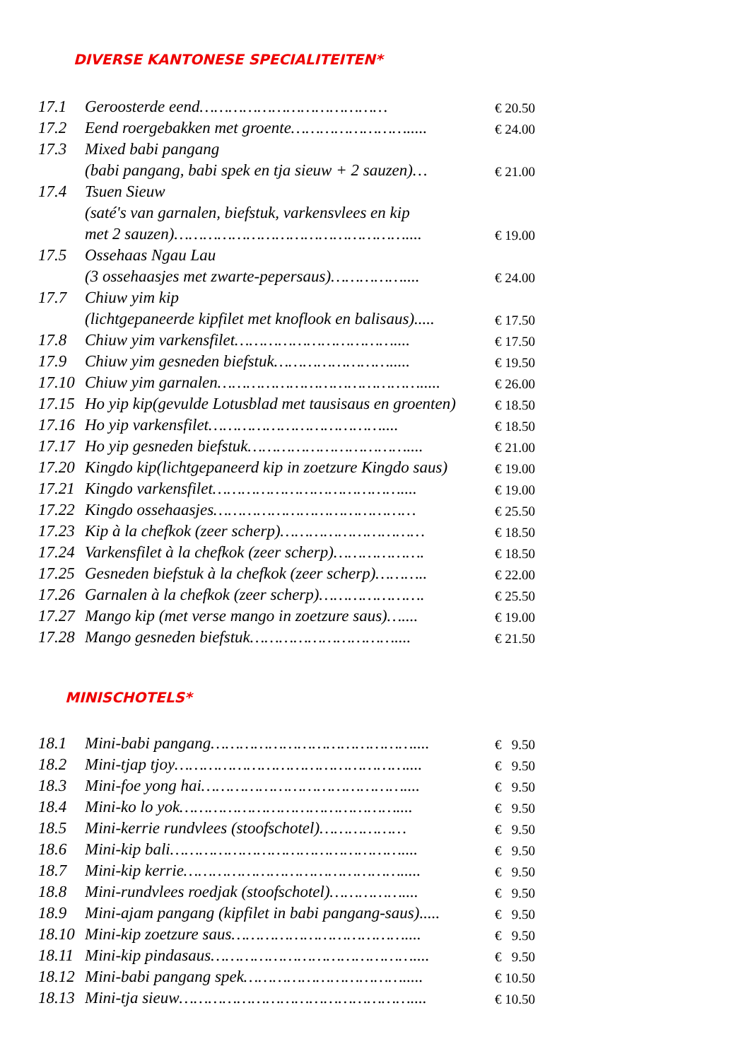DIVERSE KANTONESE SPECIALITEITEN*
| 17.1 | Geroosterde eend………………………………… | € 20.50 |
| 17.2 | Eend roergebakken met groente……………………..... | € 24.00 |
| 17.3 | Mixed babi pangang | |
| | (babi pangang, babi spek en tja sieuw + 2 sauzen)… | € 21.00 |
| 17.4 | Tsuen Sieuw | |
| | (saté's van garnalen, biefstuk, varkensvlees en kip | |
| | met 2 sauzen)………………………………………….... | € 19.00 |
| 17.5 | Ossehaas Ngau Lau | |
| | (3 ossehaasjes met zwarte-pepersaus)…………….... | € 24.00 |
| 17.7 | Chiuw yim kip | |
| | (lichtgepaneerde kipfilet met knoflook en balisaus)..... | € 17.50 |
| 17.8 | Chiuw yim varkensfilet…………………………….... | € 17.50 |
| 17.9 | Chiuw yim gesneden biefstuk……………………..... | € 19.50 |
| 17.10 | Chiuw yim garnalen……………………………………..... | € 26.00 |
| 17.15 | Ho yip kip(gevulde Lotusblad met tausisaus en groenten) | € 18.50 |
| 17.16 | Ho yip varkensfilet……………………………….... | € 18.50 |
| 17.17 | Ho yip gesneden biefstuk…………………………….... | € 21.00 |
| 17.20 | Kingdo kip(lichtgepaneerd kip in zoetzure Kingdo saus) | € 19.00 |
| 17.21 | Kingdo varkensfilet………………………………….... | € 19.00 |
| 17.22 | Kingdo ossehaasjes…………………………………… | € 25.50 |
| 17.23 | Kip à la chefkok (zeer scherp)………………………… | € 18.50 |
| 17.24 | Varkensfilet à la chefkok (zeer scherp)………………. | € 18.50 |
| 17.25 | Gesneden biefstuk à la chefkok (zeer scherp)……….. | € 22.00 |
| 17.26 | Garnalen à la chefkok (zeer scherp)…………………. | € 25.50 |
| 17.27 | Mango kip (met verse mango in zoetzure saus)….... | € 19.00 |
| 17.28 | Mango gesneden biefstuk………………………….... | € 21.50 |
MINISCHOTELS*
| 18.1 | Mini-babi pangang…………………………………….... | € 9.50 |
| 18.2 | Mini-tjap tjoy………………………………………….... | € 9.50 |
| 18.3 | Mini-foe yong hai…………………………………….... | € 9.50 |
| 18.4 | Mini-ko lo yok……………………………………….... | € 9.50 |
| 18.5 | Mini-kerrie rundvlees (stoofschotel)……………… | € 9.50 |
| 18.6 | Mini-kip bali………………………………………….... | € 9.50 |
| 18.7 | Mini-kip kerrie………………………………………..... | € 9.50 |
| 18.8 | Mini-rundvlees roedjak (stoofschotel)…………….... | € 9.50 |
| 18.9 | Mini-ajam pangang (kipfilet in babi pangang-saus)..... | € 9.50 |
| 18.10 | Mini-kip zoetzure saus……………………………….... | € 9.50 |
| 18.11 | Mini-kip pindasaus…………………………………….... | € 9.50 |
| 18.12 | Mini-babi pangang spek……………………………..... | € 10.50 |
| 18.13 | Mini-tja sieuw………………………………………….... | € 10.50 |